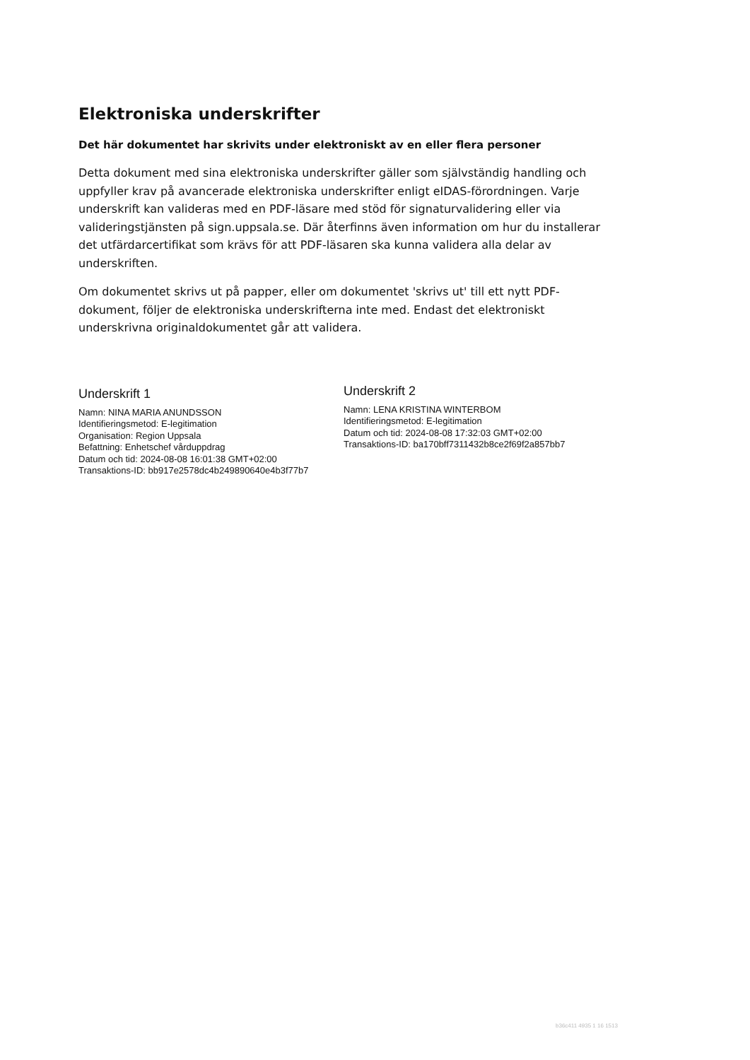Elektroniska underskrifter
Det här dokumentet har skrivits under elektroniskt av en eller flera personer
Detta dokument med sina elektroniska underskrifter gäller som självständig handling och uppfyller krav på avancerade elektroniska underskrifter enligt eIDAS-förordningen. Varje underskrift kan valideras med en PDF-läsare med stöd för signaturvalidering eller via valideringstjänsten på sign.uppsala.se. Där återfinns även information om hur du installerar det utfärdarcertifikat som krävs för att PDF-läsaren ska kunna validera alla delar av underskriften.
Om dokumentet skrivs ut på papper, eller om dokumentet 'skrivs ut' till ett nytt PDF-dokument, följer de elektroniska underskrifterna inte med. Endast det elektroniskt underskrivna originaldokumentet går att validera.
Underskrift 1
Namn: NINA MARIA ANUNDSSON
Identifieringsmetod: E-legitimation
Organisation: Region Uppsala
Befattning: Enhetschef vårduppdrag
Datum och tid: 2024-08-08 16:01:38 GMT+02:00
Transaktions-ID: bb917e2578dc4b249890640e4b3f77b7
Underskrift 2
Namn: LENA KRISTINA WINTERBOM
Identifieringsmetod: E-legitimation
Datum och tid: 2024-08-08 17:32:03 GMT+02:00
Transaktions-ID: ba170bff7311432b8ce2f69f2a857bb7
b36c411 4935 1 16 1513